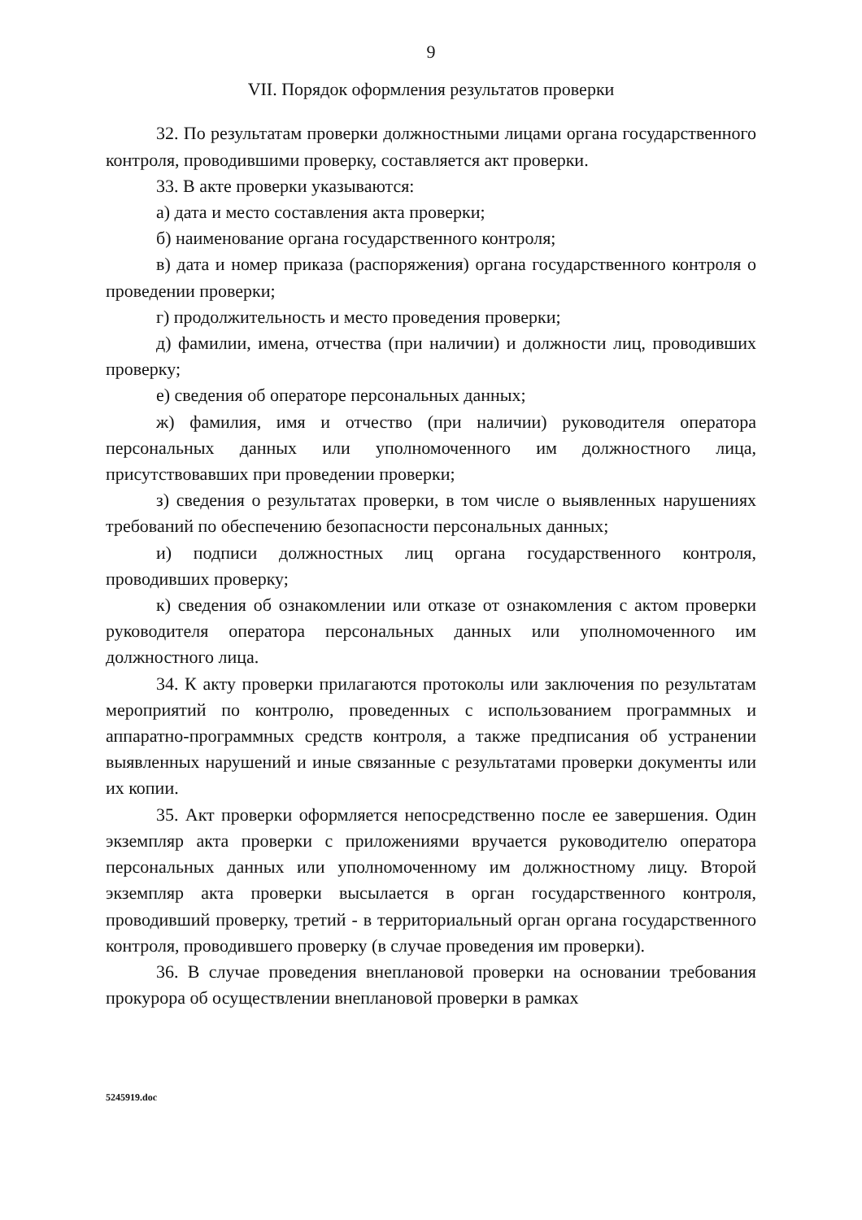9
VII. Порядок оформления результатов проверки
32. По результатам проверки должностными лицами органа государственного контроля, проводившими проверку, составляется акт проверки.
33. В акте проверки указываются:
а) дата и место составления акта проверки;
б) наименование органа государственного контроля;
в) дата и номер приказа (распоряжения) органа государственного контроля о проведении проверки;
г) продолжительность и место проведения проверки;
д) фамилии, имена, отчества (при наличии) и должности лиц, проводивших проверку;
е) сведения об операторе персональных данных;
ж) фамилия, имя и отчество (при наличии) руководителя оператора персональных данных или уполномоченного им должностного лица, присутствовавших при проведении проверки;
з) сведения о результатах проверки, в том числе о выявленных нарушениях требований по обеспечению безопасности персональных данных;
и) подписи должностных лиц органа государственного контроля, проводивших проверку;
к) сведения об ознакомлении или отказе от ознакомления с актом проверки руководителя оператора персональных данных или уполномоченного им должностного лица.
34. К акту проверки прилагаются протоколы или заключения по результатам мероприятий по контролю, проведенных с использованием программных и аппаратно-программных средств контроля, а также предписания об устранении выявленных нарушений и иные связанные с результатами проверки документы или их копии.
35. Акт проверки оформляется непосредственно после ее завершения. Один экземпляр акта проверки с приложениями вручается руководителю оператора персональных данных или уполномоченному им должностному лицу. Второй экземпляр акта проверки высылается в орган государственного контроля, проводивший проверку, третий - в территориальный орган органа государственного контроля, проводившего проверку (в случае проведения им проверки).
36. В случае проведения внеплановой проверки на основании требования прокурора об осуществлении внеплановой проверки в рамках
5245919.doc